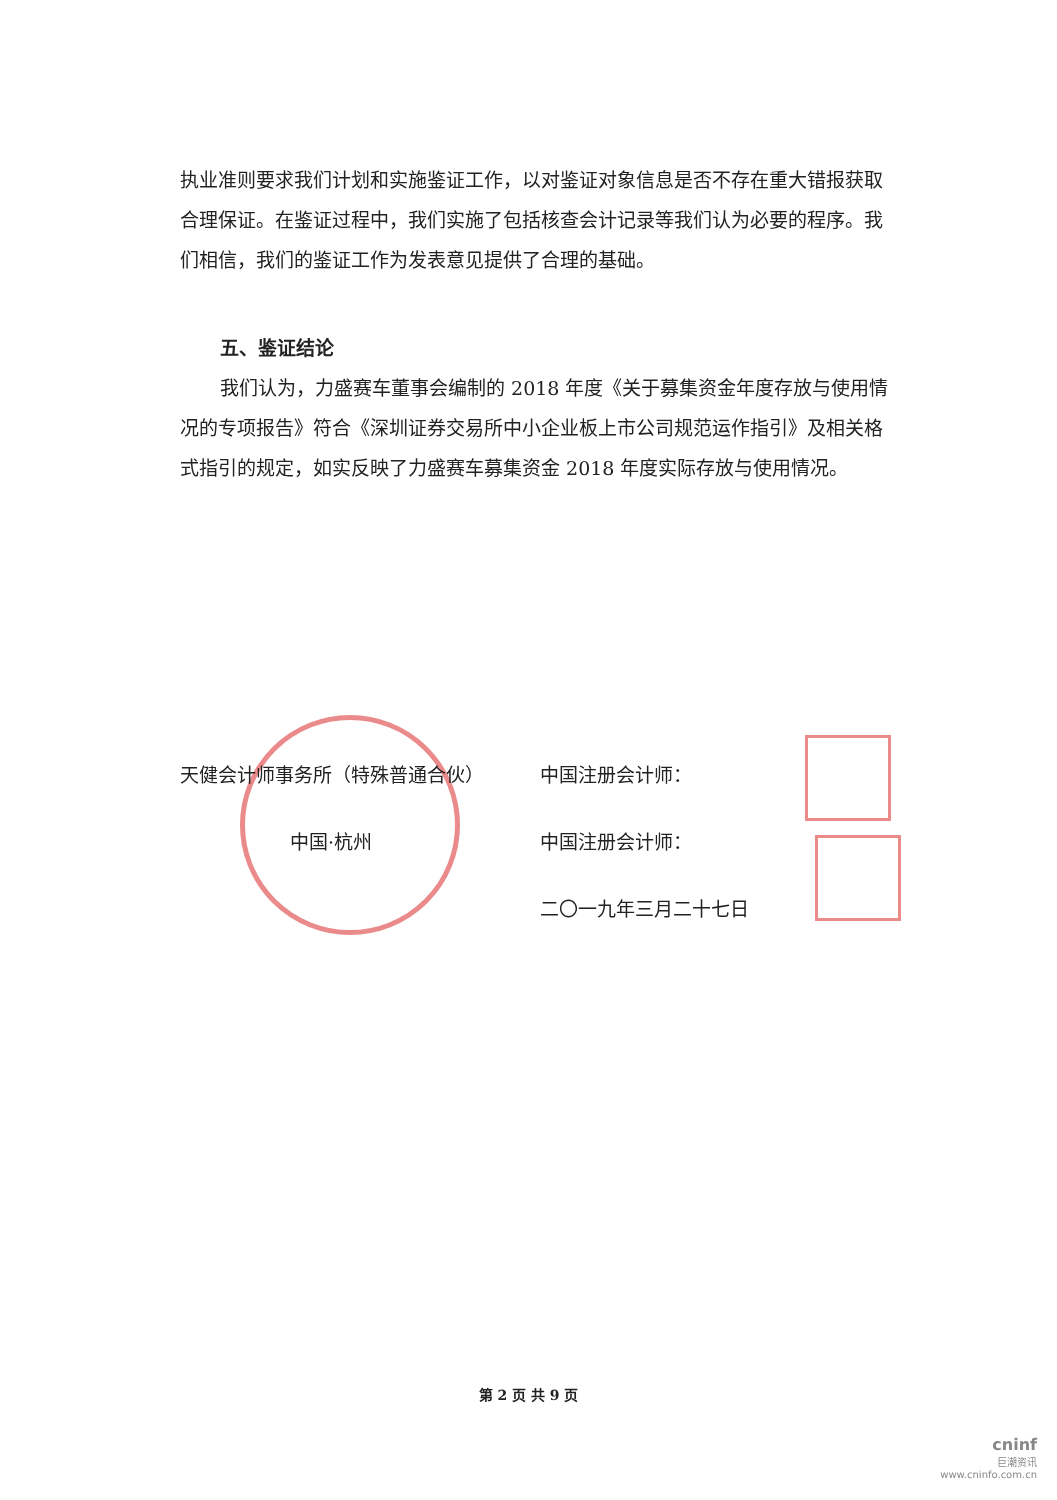执业准则要求我们计划和实施鉴证工作，以对鉴证对象信息是否不存在重大错报获取合理保证。在鉴证过程中，我们实施了包括核查会计记录等我们认为必要的程序。我们相信，我们的鉴证工作为发表意见提供了合理的基础。
五、鉴证结论
我们认为，力盛赛车董事会编制的 2018 年度《关于募集资金年度存放与使用情况的专项报告》符合《深圳证券交易所中小企业板上市公司规范运作指引》及相关格式指引的规定，如实反映了力盛赛车募集资金 2018 年度实际存放与使用情况。
天健会计师事务所（特殊普通合伙）
中国·杭州
中国注册会计师：
中国注册会计师：
二〇一九年三月二十七日
第 2 页 共 9 页
cninf
巨潮资讯
www.cninfo.com.cn